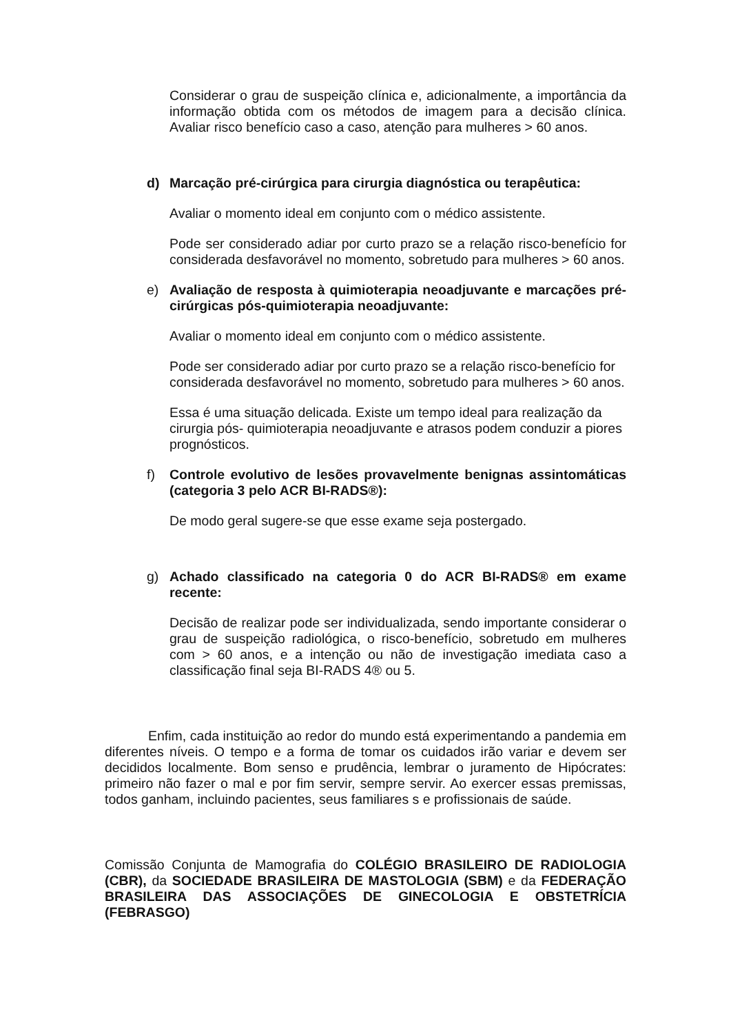Considerar o grau de suspeição clínica e, adicionalmente, a importância da informação obtida com os métodos de imagem para a decisão clínica. Avaliar risco benefício caso a caso, atenção para mulheres > 60 anos.
d) Marcação pré-cirúrgica para cirurgia diagnóstica ou terapêutica:
Avaliar o momento ideal em conjunto com o médico assistente.
Pode ser considerado adiar por curto prazo se a relação risco-benefício for considerada desfavorável no momento, sobretudo para mulheres > 60 anos.
e) Avaliação de resposta à quimioterapia neoadjuvante e marcações pré-cirúrgicas pós-quimioterapia neoadjuvante:
Avaliar o momento ideal em conjunto com o médico assistente.
Pode ser considerado adiar por curto prazo se a relação risco-benefício for considerada desfavorável no momento, sobretudo para mulheres > 60 anos.
Essa é uma situação delicada. Existe um tempo ideal para realização da cirurgia pós- quimioterapia neoadjuvante e atrasos podem conduzir a piores prognósticos.
f) Controle evolutivo de lesões provavelmente benignas assintomáticas (categoria 3 pelo ACR BI-RADS®):
De modo geral sugere-se que esse exame seja postergado.
g) Achado classificado na categoria 0 do ACR BI-RADS® em exame recente:
Decisão de realizar pode ser individualizada, sendo importante considerar o grau de suspeição radiológica, o risco-benefício, sobretudo em mulheres com > 60 anos, e a intenção ou não de investigação imediata caso a classificação final seja BI-RADS 4® ou 5.
Enfim, cada instituição ao redor do mundo está experimentando a pandemia em diferentes níveis. O tempo e a forma de tomar os cuidados irão variar e devem ser decididos localmente. Bom senso e prudência, lembrar o juramento de Hipócrates: primeiro não fazer o mal e por fim servir, sempre servir. Ao exercer essas premissas, todos ganham, incluindo pacientes, seus familiares s e profissionais de saúde.
Comissão Conjunta de Mamografia do COLÉGIO BRASILEIRO DE RADIOLOGIA (CBR), da SOCIEDADE BRASILEIRA DE MASTOLOGIA (SBM) e da FEDERAÇÃO BRASILEIRA DAS ASSOCIAÇÕES DE GINECOLOGIA E OBSTETRÍCIA (FEBRASGO)